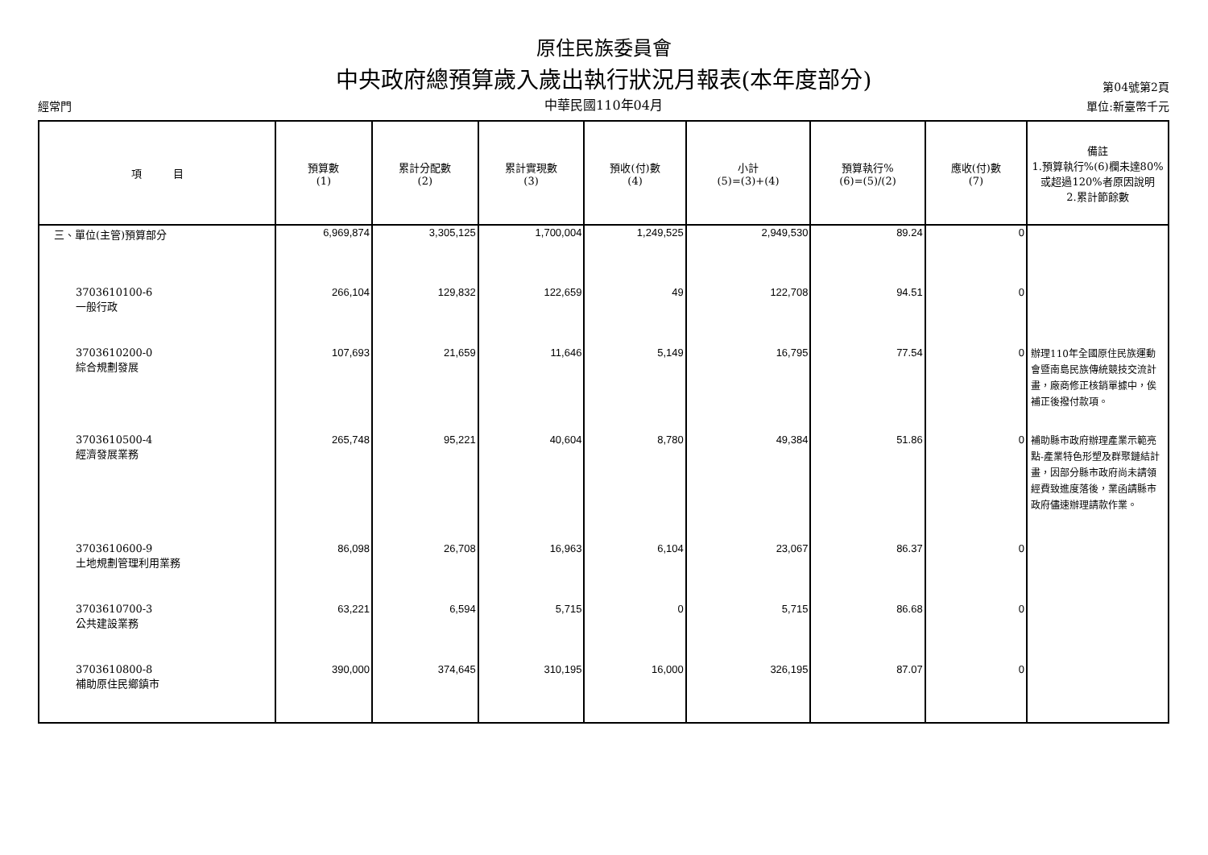原住民族委員會
中央政府總預算歲入歲出執行狀況月報表(本年度部分) 第04號第2頁
經常門 中華民國110年04月 單位:新臺幣千元
| 項 目 | 預算數 (1) | 累計分配數 (2) | 累計實現數 (3) | 預收(付)數 (4) | 小計 (5)=(3)+(4) | 預算執行% (6)=(5)/(2) | 應收(付)數 (7) | 備註 1.預算執行%(6)欄未達80%或超過120%者原因說明 2.累計節餘數 |
| --- | --- | --- | --- | --- | --- | --- | --- | --- |
| 三、單位(主管)預算部分 | 6,969,874 | 3,305,125 | 1,700,004 | 1,249,525 | 2,949,530 | 89.24 | 0 | |
| 3703610100-6 一般行政 | 266,104 | 129,832 | 122,659 | 49 | 122,708 | 94.51 | 0 | |
| 3703610200-0 綜合規劃發展 | 107,693 | 21,659 | 11,646 | 5,149 | 16,795 | 77.54 | 0 | 辦理110年全國原住民族運動會暨南島民族傳統競技交流計畫，廠商修正核銷單據中，俟補正後撥付款項。 |
| 3703610500-4 經濟發展業務 | 265,748 | 95,221 | 40,604 | 8,780 | 49,384 | 51.86 | 0 | 補助縣市政府辦理產業示範亮點-產業特色形塑及群聚鏈結計畫，因部分縣市政府尚未請領經費致進度落後，業函請縣市政府儘速辦理請款作業。 |
| 3703610600-9 土地規劃管理利用業務 | 86,098 | 26,708 | 16,963 | 6,104 | 23,067 | 86.37 | 0 | |
| 3703610700-3 公共建設業務 | 63,221 | 6,594 | 5,715 | 0 | 5,715 | 86.68 | 0 | |
| 3703610800-8 補助原住民鄉鎮市 | 390,000 | 374,645 | 310,195 | 16,000 | 326,195 | 87.07 | 0 | |